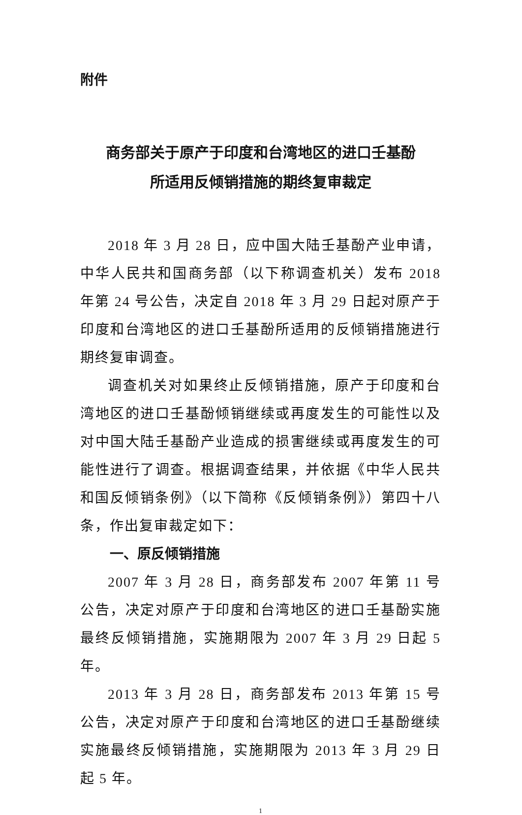附件
商务部关于原产于印度和台湾地区的进口壬基酚
所适用反倾销措施的期终复审裁定
2018 年 3 月 28 日，应中国大陆壬基酚产业申请，中华人民共和国商务部（以下称调查机关）发布 2018 年第 24 号公告，决定自 2018 年 3 月 29 日起对原产于印度和台湾地区的进口壬基酚所适用的反倾销措施进行期终复审调查。
调查机关对如果终止反倾销措施，原产于印度和台湾地区的进口壬基酚倾销继续或再度发生的可能性以及对中国大陆壬基酚产业造成的损害继续或再度发生的可能性进行了调查。根据调查结果，并依据《中华人民共和国反倾销条例》（以下简称《反倾销条例》）第四十八条，作出复审裁定如下：
一、原反倾销措施
2007 年 3 月 28 日，商务部发布 2007 年第 11 号公告，决定对原产于印度和台湾地区的进口壬基酚实施最终反倾销措施，实施期限为 2007 年 3 月 29 日起 5 年。
2013 年 3 月 28 日，商务部发布 2013 年第 15 号公告，决定对原产于印度和台湾地区的进口壬基酚继续实施最终反倾销措施，实施期限为 2013 年 3 月 29 日起 5 年。
1